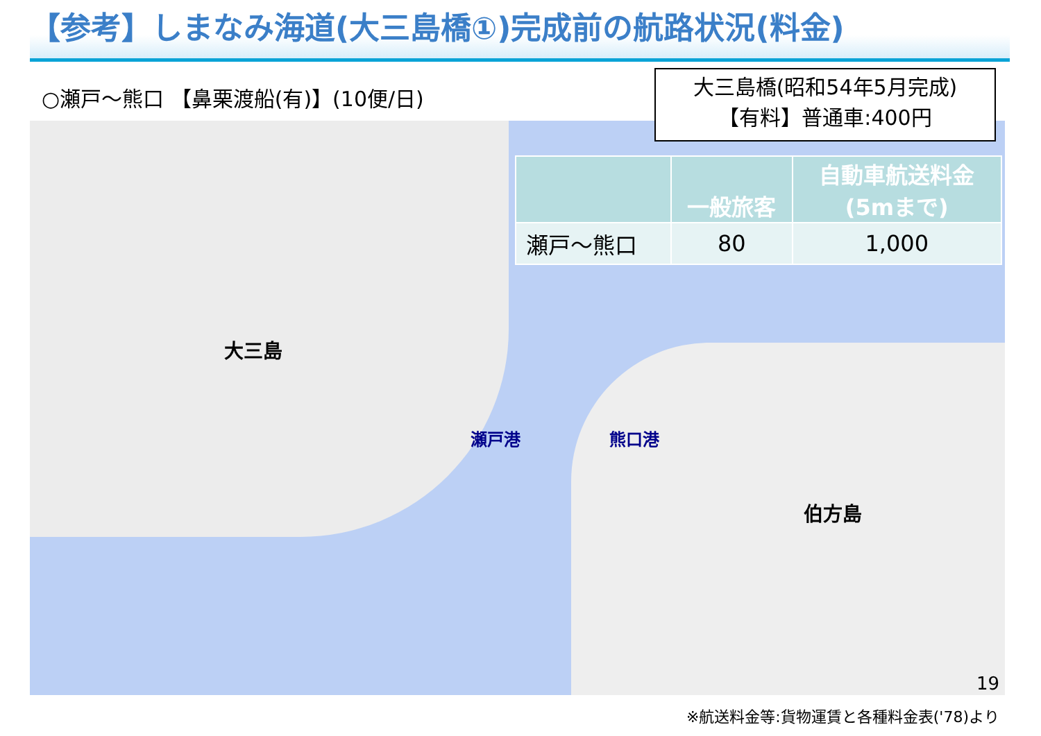【参考】しまなみ海道(大三島橋①)完成前の航路状況(料金)
○瀬戸～熊口 【鼻栗渡船(有)】(10便/日)
大三島
伯方島
瀬戸港 熊口港
大三島橋(昭和54年5月完成)
【有料】普通車:400円
| | 一般旅客 | 自動車航送料金 (5mまで) |
| --- | --- | --- |
| 瀬戸～熊口 | 80 | 1,000 |
19
※航送料金等:貨物運賃と各種料金表('78)より